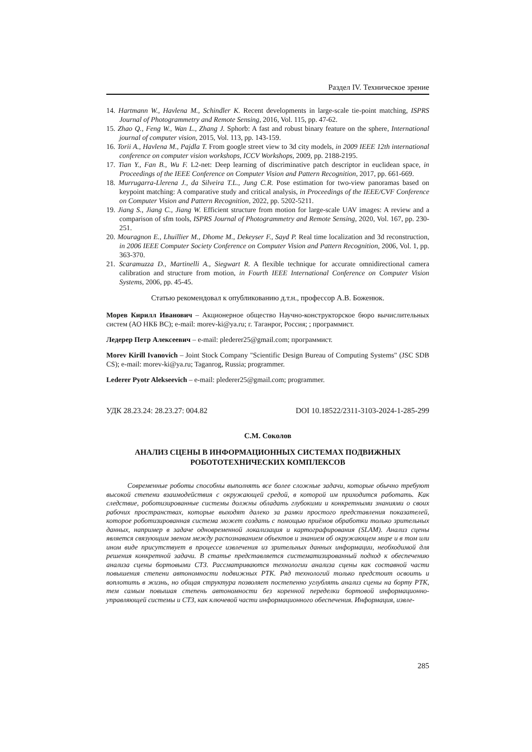Раздел IV. Техническое зрение
14. Hartmann W., Havlena M., Schindler K. Recent developments in large-scale tie-point matching, ISPRS Journal of Photogrammetry and Remote Sensing, 2016, Vol. 115, pp. 47-62.
15. Zhao Q., Feng W., Wan L., Zhang J. Sphorb: A fast and robust binary feature on the sphere, International journal of computer vision, 2015, Vol. 113, pp. 143-159.
16. Torii A., Havlena M., Pajdla T. From google street view to 3d city models, in 2009 IEEE 12th international conference on computer vision workshops, ICCV Workshops, 2009, pp. 2188-2195.
17. Tian Y., Fan B., Wu F. L2-net: Deep learning of discriminative patch descriptor in euclidean space, in Proceedings of the IEEE Conference on Computer Vision and Pattern Recognition, 2017, pp. 661-669.
18. Murrugarra-Llerena J., da Silveira T.L., Jung C.R. Pose estimation for two-view panoramas based on keypoint matching: A comparative study and critical analysis, in Proceedings of the IEEE/CVF Conference on Computer Vision and Pattern Recognition, 2022, pp. 5202-5211.
19. Jiang S., Jiang C., Jiang W. Efficient structure from motion for large-scale UAV images: A review and a comparison of sfm tools, ISPRS Journal of Photogrammetry and Remote Sensing, 2020, Vol. 167, pp. 230-251.
20. Mouragnon E., Lhuillier M., Dhome M., Dekeyser F., Sayd P. Real time localization and 3d reconstruction, in 2006 IEEE Computer Society Conference on Computer Vision and Pattern Recognition, 2006, Vol. 1, pp. 363-370.
21. Scaramuzza D., Martinelli A., Siegwart R. A flexible technique for accurate omnidirectional camera calibration and structure from motion, in Fourth IEEE International Conference on Computer Vision Systems, 2006, pp. 45-45.
Статью рекомендовал к опубликованию д.т.н., профессор А.В. Боженюк.
Морев Кирилл Иванович – Акционерное общество Научно-конструкторское бюро вычислительных систем (АО НКБ ВС); e-mail: morev-ki@ya.ru; г. Таганрог, Россия; ; программист.
Ледерер Петр Алексеевич – e-mail: plederer25@gmail.com; программист.
Morev Kirill Ivanovich – Joint Stock Company "Scientific Design Bureau of Computing Systems" (JSC SDB CS); e-mail: morev-ki@ya.ru; Taganrog, Russia; programmer.
Lederer Pyotr Alekseevich – e-mail: plederer25@gmail.com; programmer.
УДК 28.23.24: 28.23.27: 004.82 DOI 10.18522/2311-3103-2024-1-285-299
С.М. Соколов
АНАЛИЗ СЦЕНЫ В ИНФОРМАЦИОННЫХ СИСТЕМАХ ПОДВИЖНЫХ
РОБОТОТЕХНИЧЕСКИХ КОМПЛЕКСОВ
Современные роботы способны выполнять все более сложные задачи, которые обычно требуют высокой степени взаимодействия с окружающей средой, в которой им приходится работать. Как следствие, роботизированные системы должны обладать глубокими и конкретными знаниями о своих рабочих пространствах, которые выходят далеко за рамки простого представления показателей, которое роботизированная система может создать с помощью приёмов обработки только зрительных данных, например в задаче одновременной локализация и картографирования (SLAM). Анализ сцены является связующим звеном между распознаванием объектов и знанием об окружающем мире и в том или ином виде присутствует в процессе извлечения из зрительных данных информации, необходимой для решения конкретной задачи. В статье представляется систематизированный подход к обеспечению анализа сцены бортовыми СТЗ. Рассматриваются технологии анализа сцены как составной части повышения степени автономности подвижных РТК. Ряд технологий только предстоит освоить и воплотить в жизнь, но общая структура позволяет постепенно углублять анализ сцены на борту РТК, тем самым повышая степень автономности без коренной переделки бортовой информационно-управляющей системы и СТЗ, как ключевой части информационного обеспечения. Информация, извле-
285